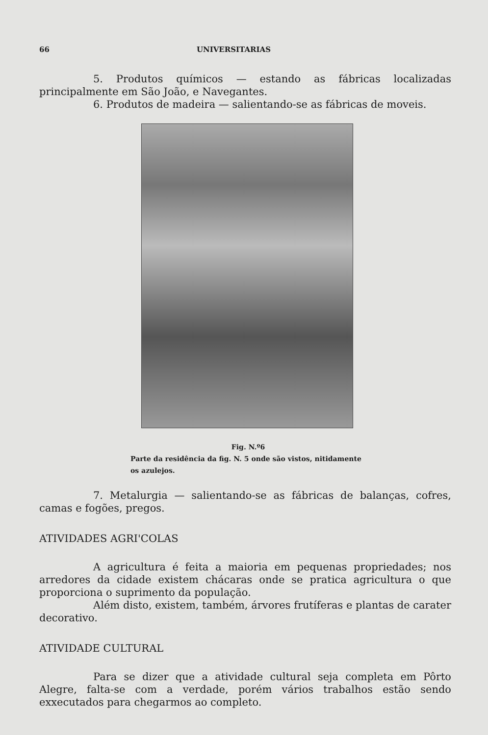66 UNIVERSITARIAS
5. Produtos químicos — estando as fábricas localizadas principalmente em São João, e Navegantes.
6. Produtos de madeira — salientando-se as fábricas de moveis.
Fig. N.º6
Parte da residência da fig. N. 5 onde são vistos, nitidamente os azulejos.
7. Metalurgia — salientando-se as fábricas de balanças, cofres, camas e fogões, pregos.
ATIVIDADES AGRI'COLAS
A agricultura é feita a maioria em pequenas propriedades; nos arredores da cidade existem chácaras onde se pratica agricultura o que proporciona o suprimento da população.
Além disto, existem, também, árvores frutíferas e plantas de carater decorativo.
ATIVIDADE CULTURAL
Para se dizer que a atividade cultural seja completa em Pôrto Alegre, falta-se com a verdade, porém vários trabalhos estão sendo exxecutados para chegarmos ao completo.